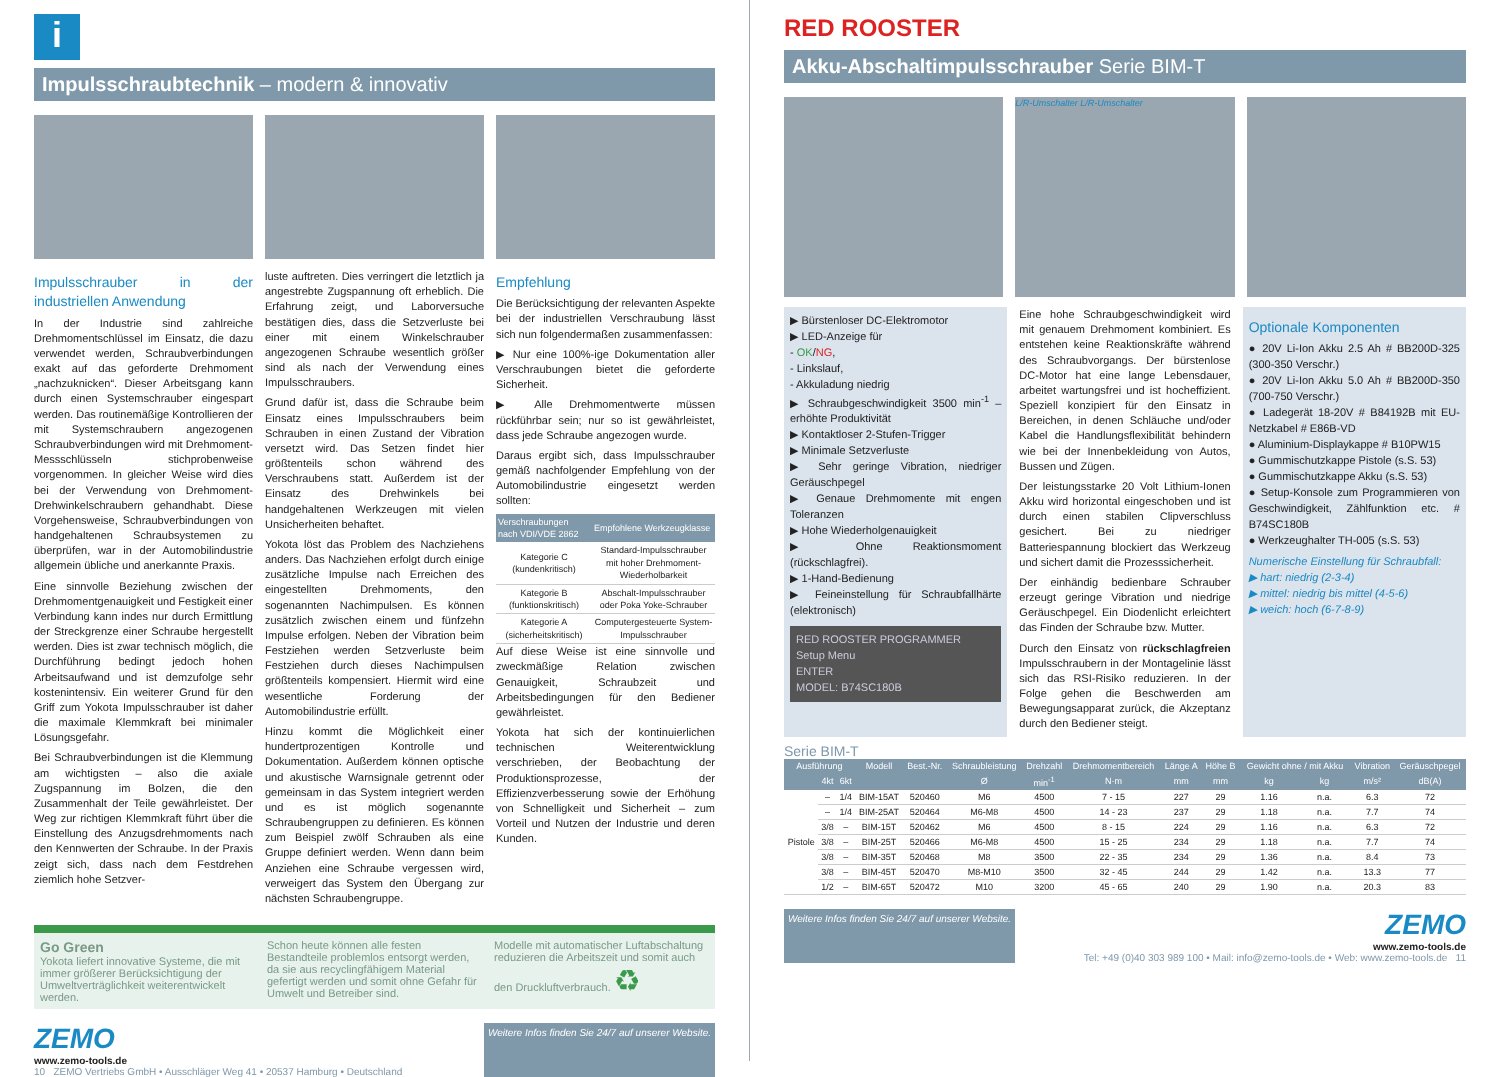i
Impulsschraubtechnik – modern & innovativ
Impulsschrauber in der industriellen Anwendung
In der Industrie sind zahlreiche Drehmomentschlüssel im Einsatz, die dazu verwendet werden, Schraubverbindungen exakt auf das geforderte Drehmoment „nachzuknicken“. Dieser Arbeitsgang kann durch einen Systemschrauber eingespart werden. Das routinemäßige Kontrollieren der mit Systemschraubern angezogenen Schraubverbindungen wird mit Drehmoment-Messschlüsseln stichprobenweise vorgenommen. In gleicher Weise wird dies bei der Verwendung von Drehmoment-Drehwinkelschraubern gehandhabt. Diese Vorgehensweise, Schraubverbindungen von handgehaltenen Schraubsystemen zu überprüfen, war in der Automobilindustrie allgemein übliche und anerkannte Praxis.
Eine sinnvolle Beziehung zwischen der Drehmomentgenauigkeit und Festigkeit einer Verbindung kann indes nur durch Ermittlung der Streckgrenze einer Schraube hergestellt werden. Dies ist zwar technisch möglich, die Durchführung bedingt jedoch hohen Arbeitsaufwand und ist demzufolge sehr kostenintensiv. Ein weiterer Grund für den Griff zum Yokota Impulsschrauber ist daher die maximale Klemmkraft bei minimaler Lösungsgefahr.
Bei Schraubverbindungen ist die Klemmung am wichtigsten – also die axiale Zugspannung im Bolzen, die den Zusammenhalt der Teile gewährleistet. Der Weg zur richtigen Klemmkraft führt über die Einstellung des Anzugsdrehmoments nach den Kennwerten der Schraube. In der Praxis zeigt sich, dass nach dem Festdrehen ziemlich hohe Setzver-
luste auftreten. Dies verringert die letztlich ja angestrebte Zugspannung oft erheblich. Die Erfahrung zeigt, und Laborversuche bestätigen dies, dass die Setzverluste bei einer mit einem Winkelschrauber angezogenen Schraube wesentlich größer sind als nach der Verwendung eines Impulsschraubers.
Grund dafür ist, dass die Schraube beim Einsatz eines Impulsschraubers beim Schrauben in einen Zustand der Vibration versetzt wird. Das Setzen findet hier größtenteils schon während des Verschraubens statt. Außerdem ist der Einsatz des Drehwinkels bei handgehaltenen Werkzeugen mit vielen Unsicherheiten behaftet.
Yokota löst das Problem des Nachziehens anders. Das Nachziehen erfolgt durch einige zusätzliche Impulse nach Erreichen des eingestellten Drehmoments, den sogenannten Nachimpulsen. Es können zusätzlich zwischen einem und fünfzehn Impulse erfolgen. Neben der Vibration beim Festziehen werden Setzverluste beim Festziehen durch dieses Nachimpulsen größtenteils kompensiert. Hiermit wird eine wesentliche Forderung der Automobilindustrie erfüllt.
Hinzu kommt die Möglichkeit einer hundertprozentigen Kontrolle und Dokumentation. Außerdem können optische und akustische Warnsignale getrennt oder gemeinsam in das System integriert werden und es ist möglich sogenannte Schraubengruppen zu definieren. Es können zum Beispiel zwölf Schrauben als eine Gruppe definiert werden. Wenn dann beim Anziehen eine Schraube vergessen wird, verweigert das System den Übergang zur nächsten Schraubengruppe.
Empfehlung
Die Berücksichtigung der relevanten Aspekte bei der industriellen Verschraubung lässt sich nun folgendermaßen zusammenfassen:
▶ Nur eine 100%-ige Dokumentation aller Verschraubungen bietet die geforderte Sicherheit.
▶ Alle Drehmomentwerte müssen rückführbar sein; nur so ist gewährleistet, dass jede Schraube angezogen wurde.
Daraus ergibt sich, dass Impulsschrauber gemäß nachfolgender Empfehlung von der Automobilindustrie eingesetzt werden sollten:
| Verschraubungen nach VDI/VDE 2862 | Empfohlene Werkzeugklasse |
| --- | --- |
| Kategorie C (kundenkritisch) | Standard-Impulsschrauber mit hoher Drehmoment-Wiederholbarkeit |
| Kategorie B (funktionskritisch) | Abschalt-Impulsschrauber oder Poka Yoke-Schrauber |
| Kategorie A (sicherheitskritisch) | Computergesteuerte System-Impulsschrauber |
Auf diese Weise ist eine sinnvolle und zweckmäßige Relation zwischen Genauigkeit, Schraubzeit und Arbeitsbedingungen für den Bediener gewährleistet.
Yokota hat sich der kontinuierlichen technischen Weiterentwicklung verschrieben, der Beobachtung der Produktionsprozesse, der Effizienzverbesserung sowie der Erhöhung von Schnelligkeit und Sicherheit – zum Vorteil und Nutzen der Industrie und deren Kunden.
Go Green
Yokota liefert innovative Systeme, die mit immer größerer Berücksichtigung der Umweltverträglichkeit weiterentwickelt werden.
Schon heute können alle festen Bestandteile problemlos entsorgt werden, da sie aus recyclingfähigem Material gefertigt werden und somit ohne Gefahr für Umwelt und Betreiber sind.
Modelle mit automatischer Luftabschaltung reduzieren die Arbeitszeit und somit auch den Druckluftverbrauch. ♻
ZEMO
www.zemo-tools.de
10 ZEMO Vertriebs GmbH • Ausschläger Weg 41 • 20537 Hamburg • Deutschland
Weitere Infos finden Sie 24/7 auf unserer Website.
RED ROOSTER
Akku-Abschaltimpulsschrauber Serie BIM-T
L/R-Umschalter L/R-Umschalter
▶ Bürstenloser DC-Elektromotor
▶ LED-Anzeige für
- OK/NG,
- Linkslauf,
- Akkuladung niedrig
▶ Schraubgeschwindigkeit 3500 min<sup>-1</sup> – erhöhte Produktivität
▶ Kontaktloser 2-Stufen-Trigger
▶ Minimale Setzverluste
▶ Sehr geringe Vibration, niedriger Geräuschpegel
▶ Genaue Drehmomente mit engen Toleranzen
▶ Hohe Wiederholgenauigkeit
▶ Ohne Reaktionsmoment (rückschlagfrei).
▶ 1-Hand-Bedienung
▶ Feineinstellung für Schraubfallhärte (elektronisch)
RED ROOSTER PROGRAMMER
Setup Menu
ENTER
MODEL: B74SC180B
Eine hohe Schraubgeschwindigkeit wird mit genauem Drehmoment kombiniert. Es entstehen keine Reaktionskräfte während des Schraubvorgangs. Der bürstenlose DC-Motor hat eine lange Lebensdauer, arbeitet wartungsfrei und ist hocheffizient. Speziell konzipiert für den Einsatz in Bereichen, in denen Schläuche und/oder Kabel die Handlungsflexibilität behindern wie bei der Innenbekleidung von Autos, Bussen und Zügen.
Der leistungsstarke 20 Volt Lithium-Ionen Akku wird horizontal eingeschoben und ist durch einen stabilen Clipverschluss gesichert. Bei zu niedriger Batteriespannung blockiert das Werkzeug und sichert damit die Prozesssicherheit.
Der einhändig bedienbare Schrauber erzeugt geringe Vibration und niedrige Geräuschpegel. Ein Diodenlicht erleichtert das Finden der Schraube bzw. Mutter.
Durch den Einsatz von rückschlagfreien Impulsschraubern in der Montagelinie lässt sich das RSI-Risiko reduzieren. In der Folge gehen die Beschwerden am Bewegungsapparat zurück, die Akzeptanz durch den Bediener steigt.
Optionale Komponenten
● 20V Li-Ion Akku 2.5 Ah # BB200D-325 (300-350 Verschr.)
● 20V Li-Ion Akku 5.0 Ah # BB200D-350 (700-750 Verschr.)
● Ladegerät 18-20V # B84192B mit EU-Netzkabel # E86B-VD
● Aluminium-Displaykappe # B10PW15
● Gummischutzkappe Pistole (s.S. 53)
● Gummischutzkappe Akku (s.S. 53)
● Setup-Konsole zum Programmieren von Geschwindigkeit, Zählfunktion etc. # B74SC180B
● Werkzeughalter TH-005 (s.S. 53)
Numerische Einstellung für Schraubfall:
▶ hart: niedrig (2-3-4)
▶ mittel: niedrig bis mittel (4-5-6)
▶ weich: hoch (6-7-8-9)
Serie BIM-T
| Ausführung | | | Modell | Best.-Nr. | Schraubleistung | Drehzahl | Drehmomentbereich | Länge A | Höhe B | Gewicht ohne / mit Akku | | Vibration | Geräuschpegel |
| --- | --- | --- | --- | --- | --- | --- | --- | --- | --- | --- | --- | --- | --- |
| | 4kt | 6kt | | | Ø | min<sup>-1</sup> | N·m | mm | mm | kg | kg | m/s² | dB(A) |
| Pistole | – | 1/4 | BIM-15AT | 520460 | M6 | 4500 | 7 - 15 | 227 | 29 | 1.16 | n.a. | 6.3 | 72 |
| | – | 1/4 | BIM-25AT | 520464 | M6-M8 | 4500 | 14 - 23 | 237 | 29 | 1.18 | n.a. | 7.7 | 74 |
| | 3/8 | – | BIM-15T | 520462 | M6 | 4500 | 8 - 15 | 224 | 29 | 1.16 | n.a. | 6.3 | 72 |
| | 3/8 | – | BIM-25T | 520466 | M6-M8 | 4500 | 15 - 25 | 234 | 29 | 1.18 | n.a. | 7.7 | 74 |
| | 3/8 | – | BIM-35T | 520468 | M8 | 3500 | 22 - 35 | 234 | 29 | 1.36 | n.a. | 8.4 | 73 |
| | 3/8 | – | BIM-45T | 520470 | M8-M10 | 3500 | 32 - 45 | 244 | 29 | 1.42 | n.a. | 13.3 | 77 |
| | 1/2 | – | BIM-65T | 520472 | M10 | 3200 | 45 - 65 | 240 | 29 | 1.90 | n.a. | 20.3 | 83 |
Weitere Infos finden Sie 24/7 auf unserer Website.
ZEMO
www.zemo-tools.de
Tel: +49 (0)40 303 989 100 • Mail: info@zemo-tools.de • Web: www.zemo-tools.de 11